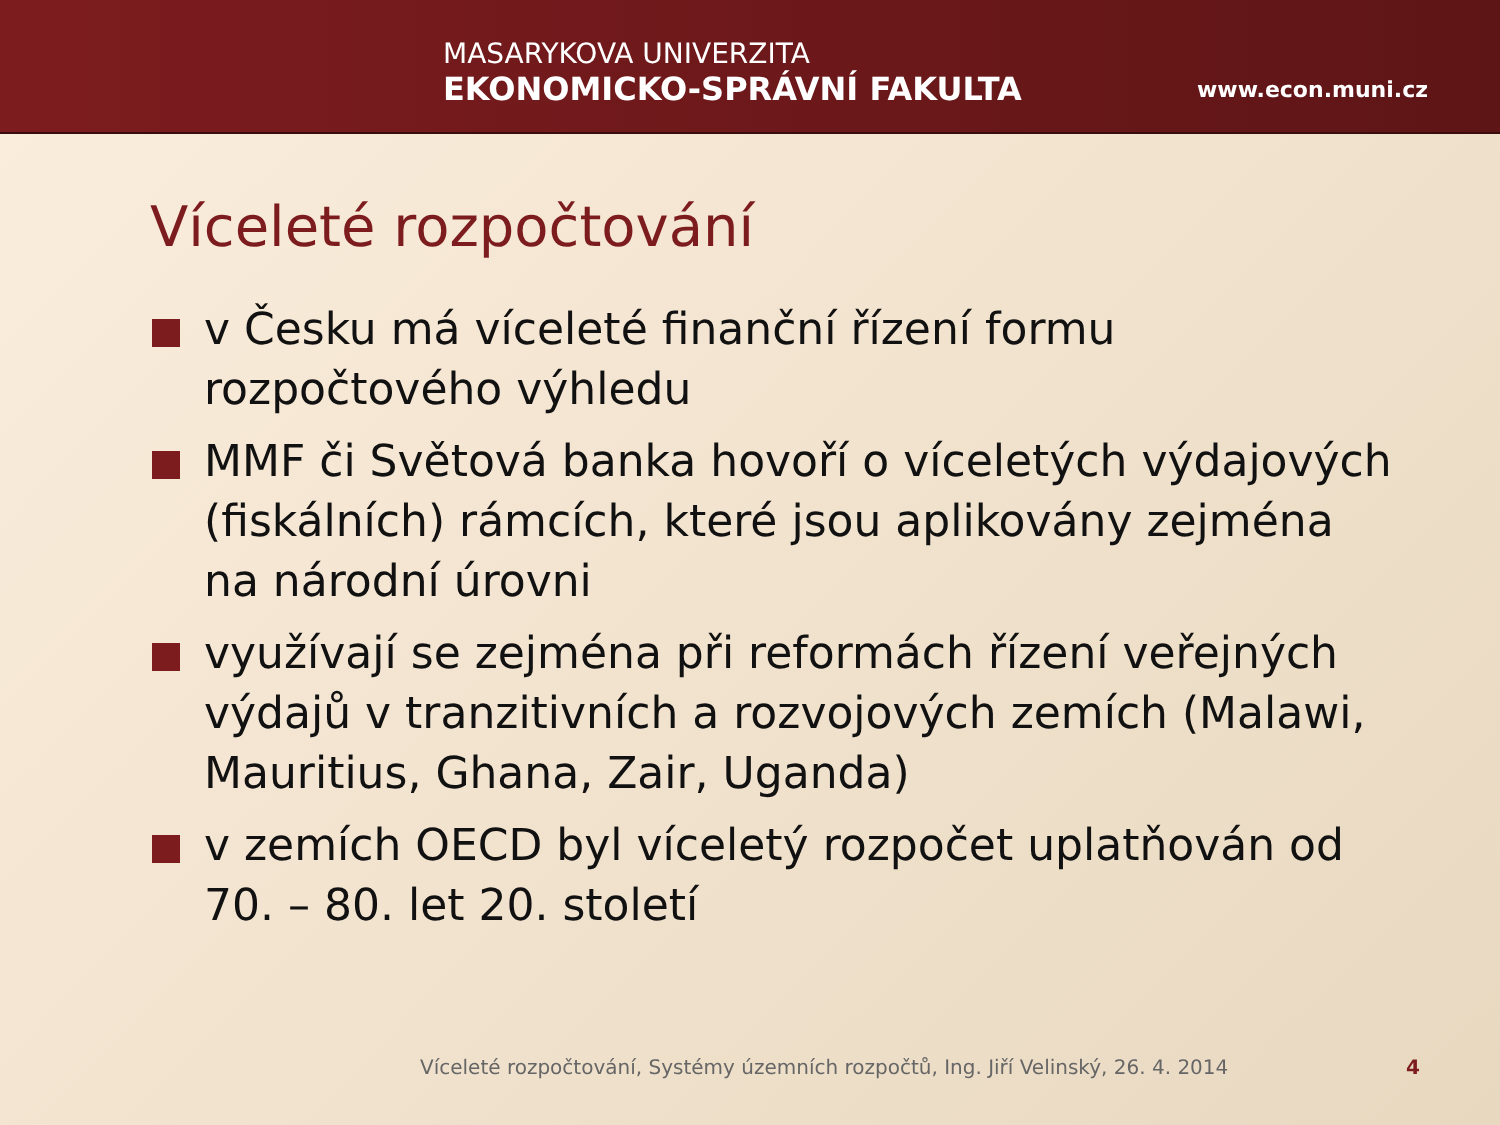MASARYKOVA UNIVERZITA
EKONOMICKO-SPRÁVNÍ FAKULTA
www.econ.muni.cz
Víceleté rozpočtování
v Česku má víceleté finanční řízení formu rozpočtového výhledu
MMF či Světová banka hovoří o víceletých výdajových (fiskálních) rámcích, které jsou aplikovány zejména na národní úrovni
využívají se zejména při reformách řízení veřejných výdajů v tranzitivních a rozvojových zemích (Malawi, Mauritius, Ghana, Zair, Uganda)
v zemích OECD byl víceletý rozpočet uplatňován od 70. – 80. let 20. století
Víceleté rozpočtování, Systémy územních rozpočtů, Ing. Jiří Velinský, 26. 4. 2014
4